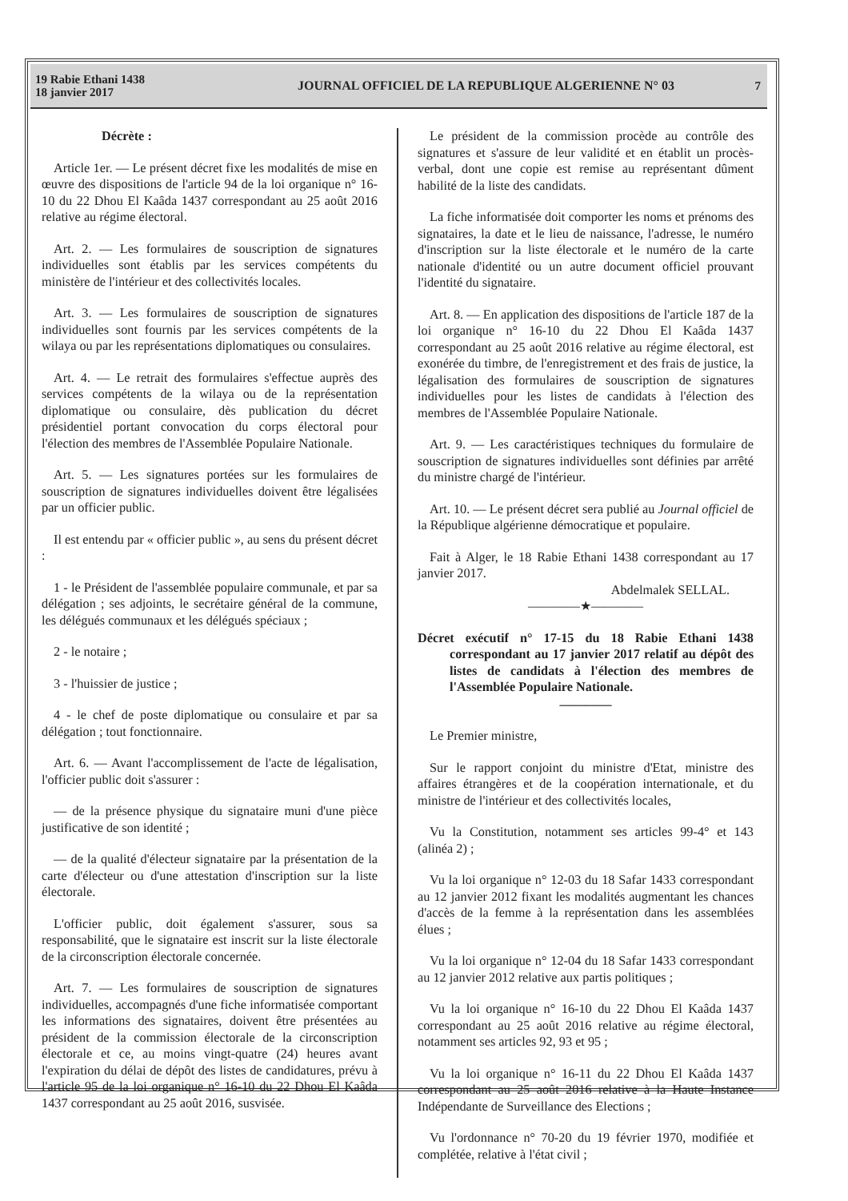19 Rabie Ethani 1438
18 janvier 2017
JOURNAL OFFICIEL DE LA REPUBLIQUE ALGERIENNE N° 03
7
Décrète :
Article 1er. — Le présent décret fixe les modalités de mise en œuvre des dispositions de l'article 94 de la loi organique n° 16-10 du 22 Dhou El Kaâda 1437 correspondant au 25 août 2016 relative au régime électoral.
Art. 2. — Les formulaires de souscription de signatures individuelles sont établis par les services compétents du ministère de l'intérieur et des collectivités locales.
Art. 3. — Les formulaires de souscription de signatures individuelles sont fournis par les services compétents de la wilaya ou par les représentations diplomatiques ou consulaires.
Art. 4. — Le retrait des formulaires s'effectue auprès des services compétents de la wilaya ou de la représentation diplomatique ou consulaire, dès publication du décret présidentiel portant convocation du corps électoral pour l'élection des membres de l'Assemblée Populaire Nationale.
Art. 5. — Les signatures portées sur les formulaires de souscription de signatures individuelles doivent être légalisées par un officier public.
Il est entendu par « officier public », au sens du présent décret :
1 - le Président de l'assemblée populaire communale, et par sa délégation ; ses adjoints, le secrétaire général de la commune, les délégués communaux et les délégués spéciaux ;
2 - le notaire ;
3 - l'huissier de justice ;
4 - le chef de poste diplomatique ou consulaire et par sa délégation ; tout fonctionnaire.
Art. 6. — Avant l'accomplissement de l'acte de légalisation, l'officier public doit s'assurer :
— de la présence physique du signataire muni d'une pièce justificative de son identité ;
— de la qualité d'électeur signataire par la présentation de la carte d'électeur ou d'une attestation d'inscription sur la liste électorale.
L'officier public, doit également s'assurer, sous sa responsabilité, que le signataire est inscrit sur la liste électorale de la circonscription électorale concernée.
Art. 7. — Les formulaires de souscription de signatures individuelles, accompagnés d'une fiche informatisée comportant les informations des signataires, doivent être présentées au président de la commission électorale de la circonscription électorale et ce, au moins vingt-quatre (24) heures avant l'expiration du délai de dépôt des listes de candidatures, prévu à l'article 95 de la loi organique n° 16-10 du 22 Dhou El Kaâda 1437 correspondant au 25 août 2016, susvisée.
Le président de la commission procède au contrôle des signatures et s'assure de leur validité et en établit un procès-verbal, dont une copie est remise au représentant dûment habilité de la liste des candidats.
La fiche informatisée doit comporter les noms et prénoms des signataires, la date et le lieu de naissance, l'adresse, le numéro d'inscription sur la liste électorale et le numéro de la carte nationale d'identité ou un autre document officiel prouvant l'identité du signataire.
Art. 8. — En application des dispositions de l'article 187 de la loi organique n° 16-10 du 22 Dhou El Kaâda 1437 correspondant au 25 août 2016 relative au régime électoral, est exonérée du timbre, de l'enregistrement et des frais de justice, la légalisation des formulaires de souscription de signatures individuelles pour les listes de candidats à l'élection des membres de l'Assemblée Populaire Nationale.
Art. 9. — Les caractéristiques techniques du formulaire de souscription de signatures individuelles sont définies par arrêté du ministre chargé de l'intérieur.
Art. 10. — Le présent décret sera publié au Journal officiel de la République algérienne démocratique et populaire.
Fait à Alger, le 18 Rabie Ethani 1438 correspondant au 17 janvier 2017.
Abdelmalek SELLAL.
————★————
Décret exécutif n° 17-15 du 18 Rabie Ethani 1438 correspondant au 17 janvier 2017 relatif au dépôt des listes de candidats à l'élection des membres de l'Assemblée Populaire Nationale.
————
Le Premier ministre,
Sur le rapport conjoint du ministre d'Etat, ministre des affaires étrangères et de la coopération internationale, et du ministre de l'intérieur et des collectivités locales,
Vu la Constitution, notamment ses articles 99-4° et 143 (alinéa 2) ;
Vu la loi organique n° 12-03 du 18 Safar 1433 correspondant au 12 janvier 2012 fixant les modalités augmentant les chances d'accès de la femme à la représentation dans les assemblées élues ;
Vu la loi organique n° 12-04 du 18 Safar 1433 correspondant au 12 janvier 2012 relative aux partis politiques ;
Vu la loi organique n° 16-10 du 22 Dhou El Kaâda 1437 correspondant au 25 août 2016 relative au régime électoral, notamment ses articles 92, 93 et 95 ;
Vu la loi organique n° 16-11 du 22 Dhou El Kaâda 1437 correspondant au 25 août 2016 relative à la Haute Instance Indépendante de Surveillance des Elections ;
Vu l'ordonnance n° 70-20 du 19 février 1970, modifiée et complétée, relative à l'état civil ;